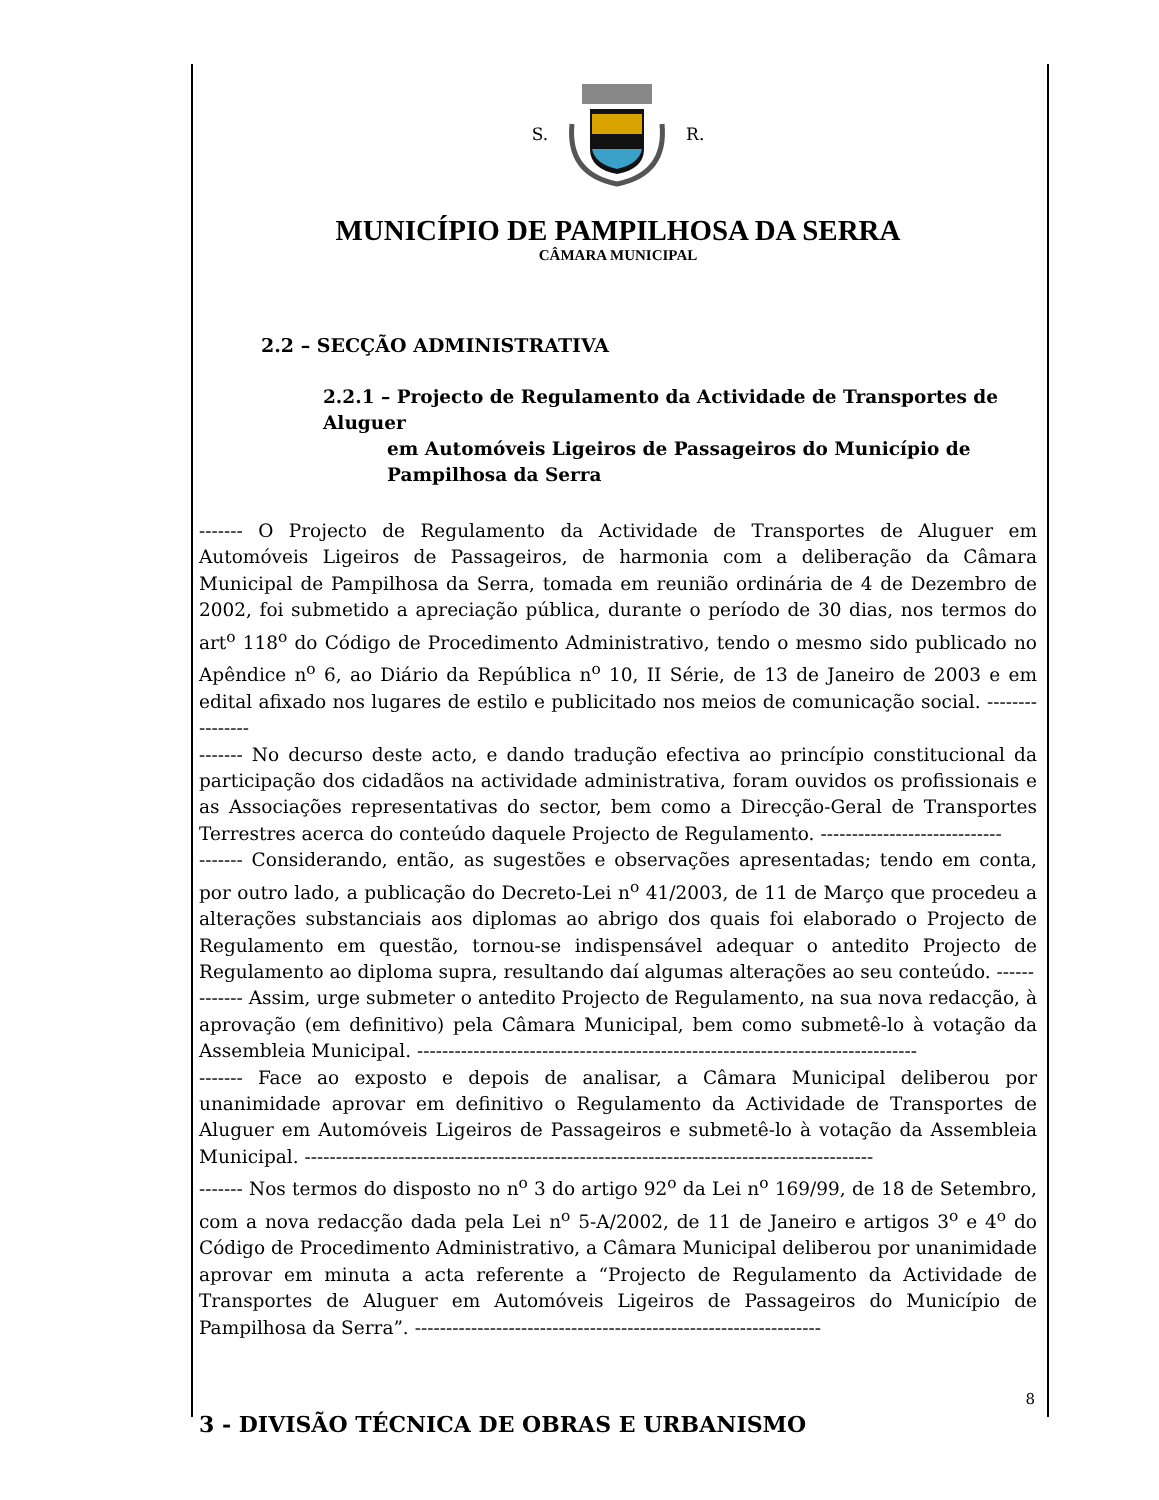S. R.
MUNICÍPIO DE PAMPILHOSA DA SERRA
CÂMARA MUNICIPAL
2.2 – SECÇÃO ADMINISTRATIVA
2.2.1 – Projecto de Regulamento da Actividade de Transportes de Aluguer
em Automóveis Ligeiros de Passageiros do Município de Pampilhosa da Serra
------- O Projecto de Regulamento da Actividade de Transportes de Aluguer em Automóveis Ligeiros de Passageiros, de harmonia com a deliberação da Câmara Municipal de Pampilhosa da Serra, tomada em reunião ordinária de 4 de Dezembro de 2002, foi submetido a apreciação pública, durante o período de 30 dias, nos termos do art<sup>o</sup> 118<sup>o</sup> do Código de Procedimento Administrativo, tendo o mesmo sido publicado no Apêndice n<sup>o</sup> 6, ao Diário da República n<sup>o</sup> 10, II Série, de 13 de Janeiro de 2003 e em edital afixado nos lugares de estilo e publicitado nos meios de comunicação social. ----------------
------- No decurso deste acto, e dando tradução efectiva ao princípio constitucional da participação dos cidadãos na actividade administrativa, foram ouvidos os profissionais e as Associações representativas do sector, bem como a Direcção-Geral de Transportes Terrestres acerca do conteúdo daquele Projecto de Regulamento. -----------------------------
------- Considerando, então, as sugestões e observações apresentadas; tendo em conta, por outro lado, a publicação do Decreto-Lei n<sup>o</sup> 41/2003, de 11 de Março que procedeu a alterações substanciais aos diplomas ao abrigo dos quais foi elaborado o Projecto de Regulamento em questão, tornou-se indispensável adequar o antedito Projecto de Regulamento ao diploma supra, resultando daí algumas alterações ao seu conteúdo. ------
------- Assim, urge submeter o antedito Projecto de Regulamento, na sua nova redacção, à aprovação (em definitivo) pela Câmara Municipal, bem como submetê-lo à votação da Assembleia Municipal. --------------------------------------------------------------------------------
------- Face ao exposto e depois de analisar, a Câmara Municipal deliberou por unanimidade aprovar em definitivo o Regulamento da Actividade de Transportes de Aluguer em Automóveis Ligeiros de Passageiros e submetê-lo à votação da Assembleia Municipal. -------------------------------------------------------------------------------------------
------- Nos termos do disposto no n<sup>o</sup> 3 do artigo 92<sup>o</sup> da Lei n<sup>o</sup> 169/99, de 18 de Setembro, com a nova redacção dada pela Lei n<sup>o</sup> 5-A/2002, de 11 de Janeiro e artigos 3<sup>o</sup> e 4<sup>o</sup> do Código de Procedimento Administrativo, a Câmara Municipal deliberou por unanimidade aprovar em minuta a acta referente a “Projecto de Regulamento da Actividade de Transportes de Aluguer em Automóveis Ligeiros de Passageiros do Município de Pampilhosa da Serra”. -----------------------------------------------------------------
3 - DIVISÃO TÉCNICA DE OBRAS E URBANISMO
8